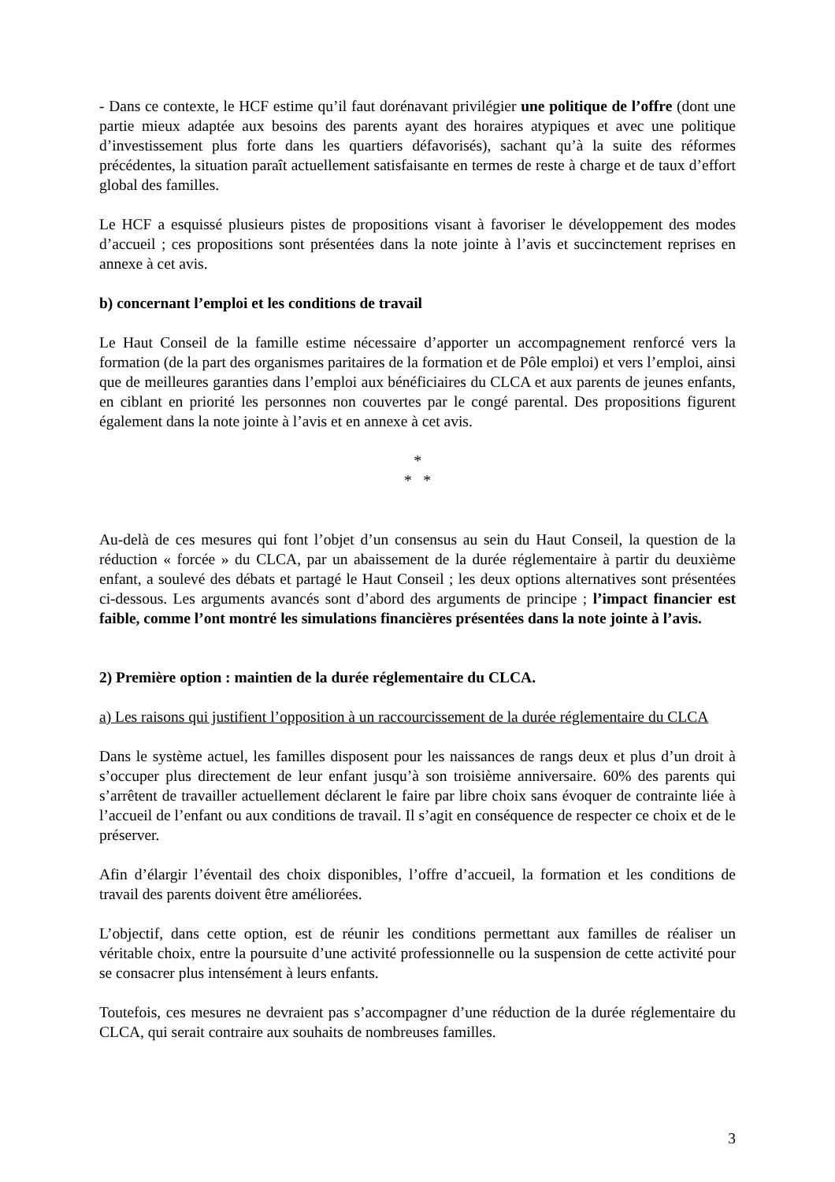- Dans ce contexte, le HCF estime qu’il faut dorénavant privilégier une politique de l’offre (dont une partie mieux adaptée aux besoins des parents ayant des horaires atypiques et avec une politique d’investissement plus forte dans les quartiers défavorisés), sachant qu’à la suite des réformes précédentes, la situation paraît actuellement satisfaisante en termes de reste à charge et de taux d’effort global des familles.
Le HCF a esquissé plusieurs pistes de propositions visant à favoriser le développement des modes d’accueil ; ces propositions sont présentées dans la note jointe à l’avis et succinctement reprises en annexe à cet avis.
b) concernant l’emploi et les conditions de travail
Le Haut Conseil de la famille estime nécessaire d’apporter un accompagnement renforcé vers la formation (de la part des organismes paritaires de la formation et de Pôle emploi) et vers l’emploi, ainsi que de meilleures garanties dans l’emploi aux bénéficiaires du CLCA et aux parents de jeunes enfants, en ciblant en priorité les personnes non couvertes par le congé parental. Des propositions figurent également dans la note jointe à l’avis et en annexe à cet avis.
*
* *
Au-delà de ces mesures qui font l’objet d’un consensus au sein du Haut Conseil, la question de la réduction « forcée » du CLCA, par un abaissement de la durée réglementaire à partir du deuxième enfant, a soulevé des débats et partagé le Haut Conseil ; les deux options alternatives sont présentées ci-dessous. Les arguments avancés sont d’abord des arguments de principe ; l’impact financier est faible, comme l’ont montré les simulations financières présentées dans la note jointe à l’avis.
2) Première option : maintien de la durée réglementaire du CLCA.
a) Les raisons qui justifient l’opposition à un raccourcissement de la durée réglementaire du CLCA
Dans le système actuel, les familles disposent pour les naissances de rangs deux et plus d’un droit à s’occuper plus directement de leur enfant jusqu’à son troisième anniversaire. 60% des parents qui s’arrêtent de travailler actuellement déclarent le faire par libre choix sans évoquer de contrainte liée à l’accueil de l’enfant ou aux conditions de travail. Il s’agit en conséquence de respecter ce choix et de le préserver.
Afin d’élargir l’éventail des choix disponibles, l’offre d’accueil, la formation et les conditions de travail des parents doivent être améliorées.
L’objectif, dans cette option, est de réunir les conditions permettant aux familles de réaliser un véritable choix, entre la poursuite d’une activité professionnelle ou la suspension de cette activité pour se consacrer plus intensément à leurs enfants.
Toutefois, ces mesures ne devraient pas s’accompagner d’une réduction de la durée réglementaire du CLCA, qui serait contraire aux souhaits de nombreuses familles.
3